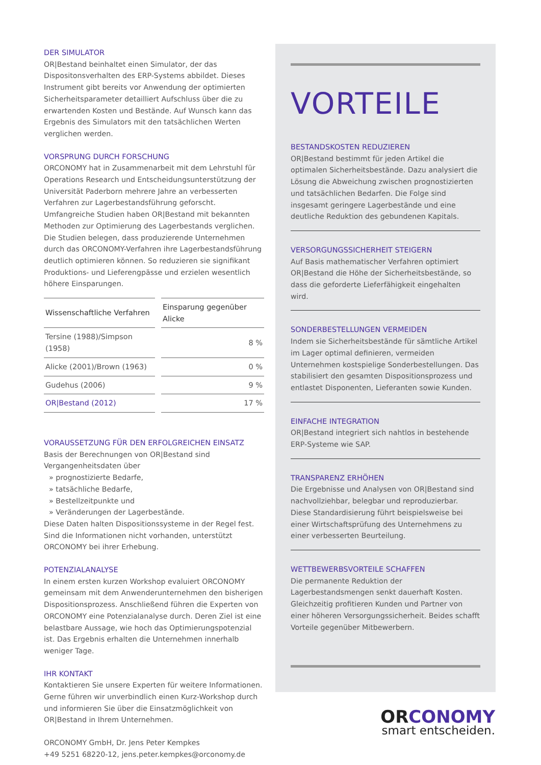DER SIMULATOR
OR|Bestand beinhaltet einen Simulator, der das Dispositonsverhalten des ERP-Systems abbildet. Dieses Instrument gibt bereits vor Anwendung der optimierten Sicherheitsparameter detailliert Aufschluss über die zu erwartenden Kosten und Bestände. Auf Wunsch kann das Ergebnis des Simulators mit den tatsächlichen Werten verglichen werden.
VORSPRUNG DURCH FORSCHUNG
ORCONOMY hat in Zusammenarbeit mit dem Lehrstuhl für Operations Research und Entscheidungsunterstützung der Universität Paderborn mehrere Jahre an verbesserten Verfahren zur Lagerbestandsführung geforscht.
Umfangreiche Studien haben OR|Bestand mit bekannten Methoden zur Optimierung des Lagerbestands verglichen. Die Studien belegen, dass produzierende Unternehmen durch das ORCONOMY-Verfahren ihre Lagerbestandsführung deutlich optimieren können. So reduzieren sie signifikant Produktions- und Lieferengpässe und erzielen wesentlich höhere Einsparungen.
| Wissenschaftliche Verfahren | Einsparung gegenüber Alicke |
| --- | --- |
| Tersine (1988)/Simpson (1958) | 8 % |
| Alicke (2001)/Brown (1963) | 0 % |
| Gudehus (2006) | 9 % |
| OR/Bestand (2012) | 17 % |
VORAUSSETZUNG FÜR DEN ERFOLGREICHEN EINSATZ
Basis der Berechnungen von OR|Bestand sind Vergangenheitsdaten über
» prognostizierte Bedarfe,
» tatsächliche Bedarfe,
» Bestellzeitpunkte und
» Veränderungen der Lagerbestände.
Diese Daten halten Dispositionssysteme in der Regel fest. Sind die Informationen nicht vorhanden, unterstützt ORCONOMY bei ihrer Erhebung.
POTENZIALANALYSE
In einem ersten kurzen Workshop evaluiert ORCONOMY gemeinsam mit dem Anwenderunternehmen den bisherigen Dispositionsprozess. Anschließend führen die Experten von ORCONOMY eine Potenzialanalyse durch. Deren Ziel ist eine belastbare Aussage, wie hoch das Optimierungspotenzial ist. Das Ergebnis erhalten die Unternehmen innerhalb weniger Tage.
IHR KONTAKT
Kontaktieren Sie unsere Experten für weitere Informationen. Gerne führen wir unverbindlich einen Kurz-Workshop durch und informieren Sie über die Einsatzmöglichkeit von OR|Bestand in Ihrem Unternehmen.
ORCONOMY GmbH, Dr. Jens Peter Kempkes
+49 5251 68220-12, jens.peter.kempkes@orconomy.de
VORTEILE
BESTANDSKOSTEN REDUZIEREN
OR|Bestand bestimmt für jeden Artikel die optimalen Sicherheitsbestände. Dazu analysiert die Lösung die Abweichung zwischen prognostizierten und tatsächlichen Bedarfen. Die Folge sind insgesamt geringere Lagerbestände und eine deutliche Reduktion des gebundenen Kapitals.
VERSORGUNGSSICHERHEIT STEIGERN
Auf Basis mathematischer Verfahren optimiert OR|Bestand die Höhe der Sicherheitsbestände, so dass die geforderte Lieferfähigkeit eingehalten wird.
SONDERBESTELLUNGEN VERMEIDEN
Indem sie Sicherheitsbestände für sämtliche Artikel im Lager optimal definieren, vermeiden Unternehmen kostspielige Sonderbestellungen. Das stabilisiert den gesamten Dispositionsprozess und entlastet Disponenten, Lieferanten sowie Kunden.
EINFACHE INTEGRATION
OR|Bestand integriert sich nahtlos in bestehende ERP-Systeme wie SAP.
TRANSPARENZ ERHÖHEN
Die Ergebnisse und Analysen von OR|Bestand sind nachvollziehbar, belegbar und reproduzierbar. Diese Standardisierung führt beispielsweise bei einer Wirtschaftsprüfung des Unternehmens zu einer verbesserten Beurteilung.
WETTBEWERBSVORTEILE SCHAFFEN
Die permanente Reduktion der Lagerbestandsmengen senkt dauerhaft Kosten. Gleichzeitig profitieren Kunden und Partner von einer höheren Versorgungssicherheit. Beides schafft Vorteile gegenüber Mitbewerbern.
ORCONOMY
smart entscheiden.